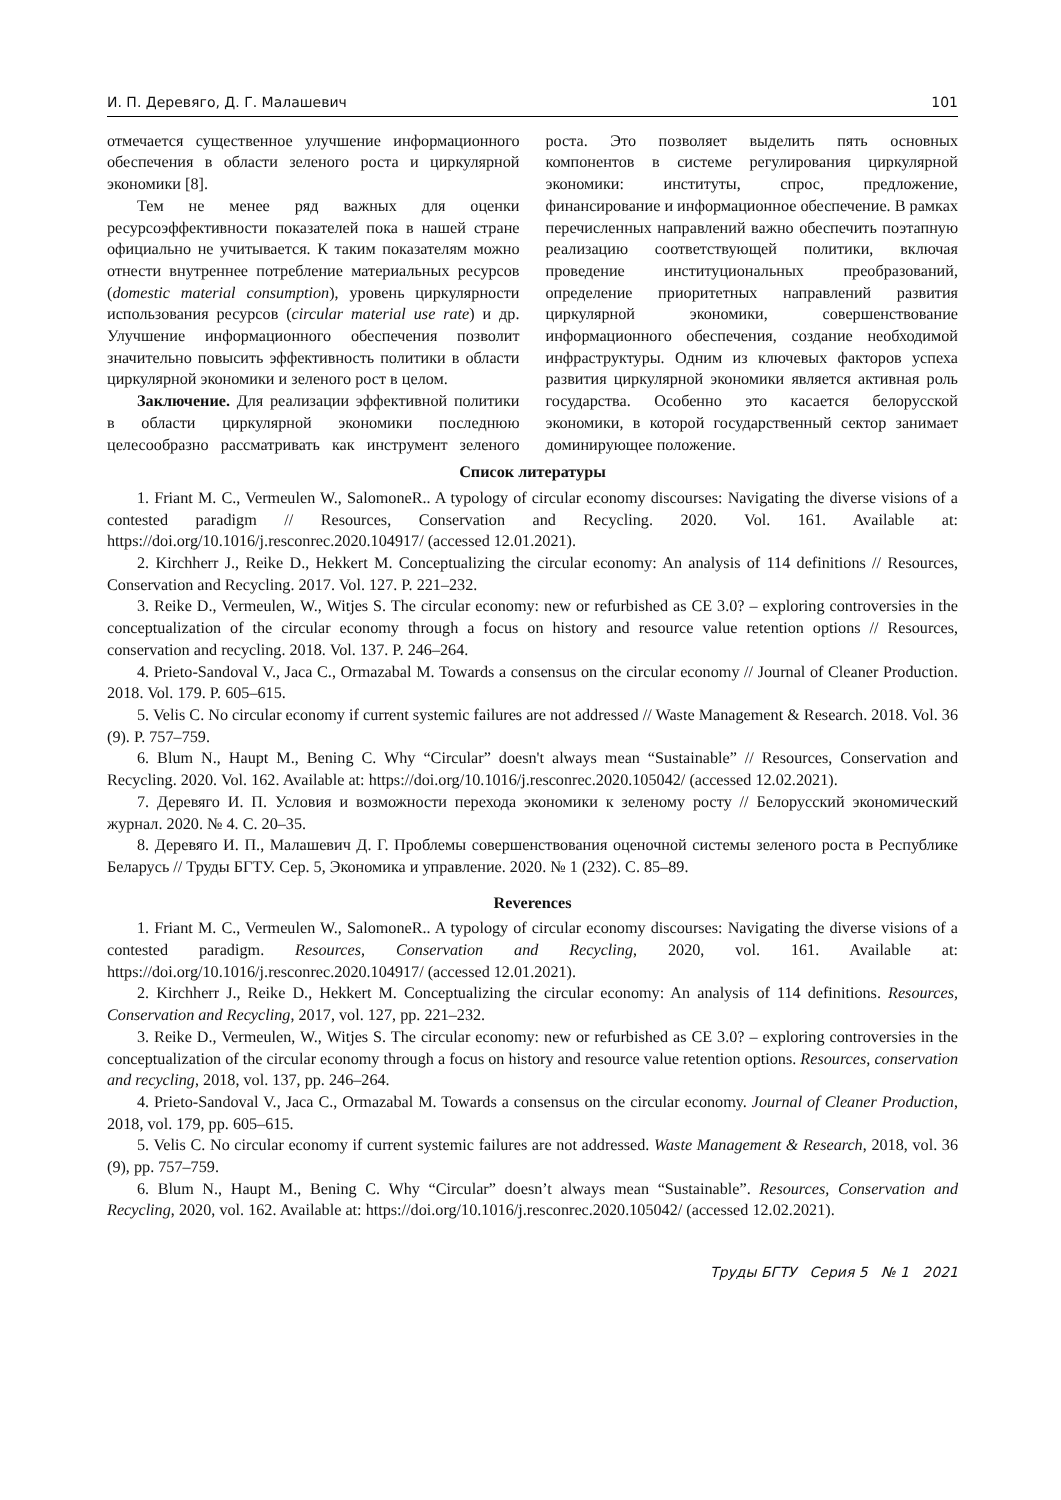И. П. Деревяго, Д. Г. Малашевич 101
отмечается существенное улучшение информационного обеспечения в области зеленого роста и циркулярной экономики [8].
Тем не менее ряд важных для оценки ресурсоэффективности показателей пока в нашей стране официально не учитывается. К таким показателям можно отнести внутреннее потребление материальных ресурсов (domestic material consumption), уровень циркулярности использования ресурсов (circular material use rate) и др. Улучшение информационного обеспечения позволит значительно повысить эффективность политики в области циркулярной экономики и зеленого рост в целом.
Заключение. Для реализации эффективной политики в области циркулярной экономики последнюю целесообразно рассматривать как инструмент зеленого роста. Это позволяет выделить пять основных компонентов в системе регулирования циркулярной экономики: институты, спрос, предложение, финансирование и информационное обеспечение. В рамках перечисленных направлений важно обеспечить поэтапную реализацию соответствующей политики, включая проведение институциональных преобразований, определение приоритетных направлений развития циркулярной экономики, совершенствование информационного обеспечения, создание необходимой инфраструктуры. Одним из ключевых факторов успеха развития циркулярной экономики является активная роль государства. Особенно это касается белорусской экономики, в которой государственный сектор занимает доминирующее положение.
Список литературы
1. Friant M. C., Vermeulen W., SalomoneR.. A typology of circular economy discourses: Navigating the diverse visions of a contested paradigm // Resources, Conservation and Recycling. 2020. Vol. 161. Available at: https://doi.org/10.1016/j.resconrec.2020.104917/ (accessed 12.01.2021).
2. Kirchherr J., Reike D., Hekkert M. Conceptualizing the circular economy: An analysis of 114 definitions // Resources, Conservation and Recycling. 2017. Vol. 127. P. 221–232.
3. Reike D., Vermeulen, W., Witjes S. The circular economy: new or refurbished as CE 3.0? – exploring controversies in the conceptualization of the circular economy through a focus on history and resource value retention options // Resources, conservation and recycling. 2018. Vol. 137. P. 246–264.
4. Prieto-Sandoval V., Jaca C., Ormazabal M. Towards a consensus on the circular economy // Journal of Cleaner Production. 2018. Vol. 179. P. 605–615.
5. Velis C. No circular economy if current systemic failures are not addressed // Waste Management & Research. 2018. Vol. 36 (9). P. 757–759.
6. Blum N., Haupt M., Bening C. Why “Circular” doesn't always mean “Sustainable” // Resources, Conservation and Recycling. 2020. Vol. 162. Available at: https://doi.org/10.1016/j.resconrec.2020.105042/ (accessed 12.02.2021).
7. Деревяго И. П. Условия и возможности перехода экономики к зеленому росту // Белорусский экономический журнал. 2020. № 4. С. 20–35.
8. Деревяго И. П., Малашевич Д. Г. Проблемы совершенствования оценочной системы зеленого роста в Республике Беларусь // Труды БГТУ. Сер. 5, Экономика и управление. 2020. № 1 (232). С. 85–89.
Reverences
1. Friant M. C., Vermeulen W., SalomoneR.. A typology of circular economy discourses: Navigating the diverse visions of a contested paradigm. Resources, Conservation and Recycling, 2020, vol. 161. Available at: https://doi.org/10.1016/j.resconrec.2020.104917/ (accessed 12.01.2021).
2. Kirchherr J., Reike D., Hekkert M. Conceptualizing the circular economy: An analysis of 114 definitions. Resources, Conservation and Recycling, 2017, vol. 127, pp. 221–232.
3. Reike D., Vermeulen, W., Witjes S. The circular economy: new or refurbished as CE 3.0? – exploring controversies in the conceptualization of the circular economy through a focus on history and resource value retention options. Resources, conservation and recycling, 2018, vol. 137, pp. 246–264.
4. Prieto-Sandoval V., Jaca C., Ormazabal M. Towards a consensus on the circular economy. Journal of Cleaner Production, 2018, vol. 179, pp. 605–615.
5. Velis C. No circular economy if current systemic failures are not addressed. Waste Management & Research, 2018, vol. 36 (9), pp. 757–759.
6. Blum N., Haupt M., Bening C. Why “Circular” doesn’t always mean “Sustainable”. Resources, Conservation and Recycling, 2020, vol. 162. Available at: https://doi.org/10.1016/j.resconrec.2020.105042/ (accessed 12.02.2021).
Труды БГТУ Серия 5 № 1 2021